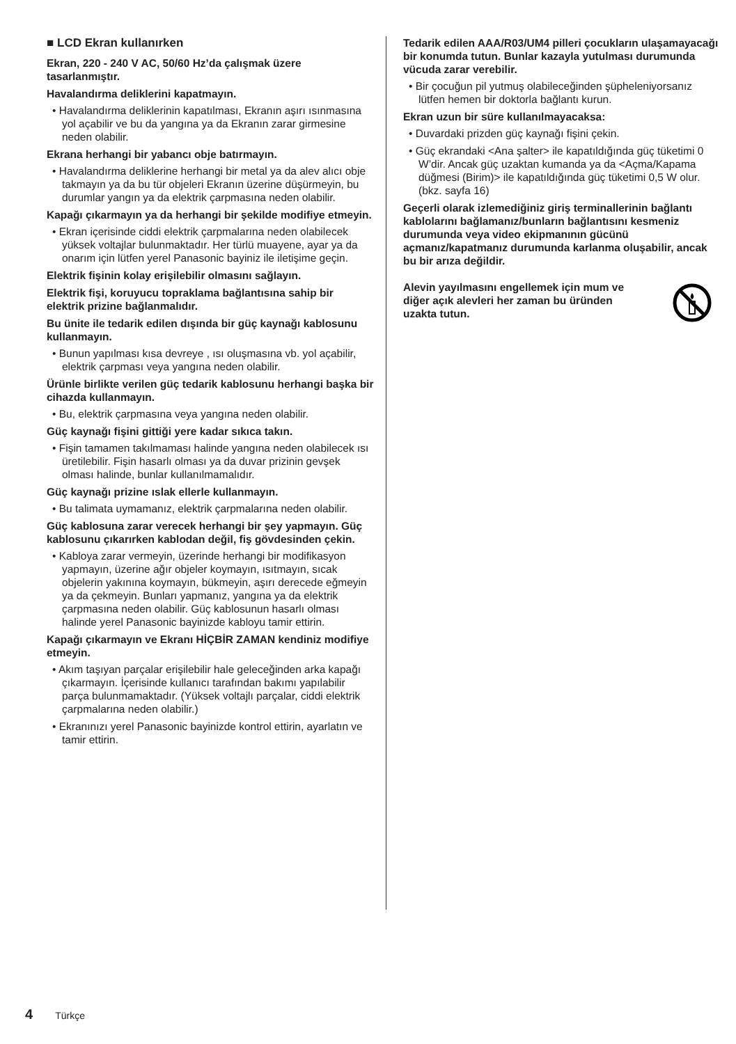■ LCD Ekran kullanırken
Ekran, 220 - 240 V AC, 50/60 Hz’da çalışmak üzere tasarlanmıştır.
Havalandırma deliklerini kapatmayın.
• Havalandırma deliklerinin kapatılması, Ekranın aşırı ısınmasına yol açabilir ve bu da yangına ya da Ekranın zarar girmesine neden olabilir.
Ekrana herhangi bir yabancı obje batırmayın.
• Havalandırma deliklerine herhangi bir metal ya da alev alıcı obje takmayın ya da bu tür objeleri Ekranın üzerine düşürmeyin, bu durumlar yangın ya da elektrik çarpmasına neden olabilir.
Kapağı çıkarmayın ya da herhangi bir şekilde modifiye etmeyin.
• Ekran içerisinde ciddi elektrik çarpmalarına neden olabilecek yüksek voltajlar bulunmaktadır. Her türlü muayene, ayar ya da onarım için lütfen yerel Panasonic bayiniz ile iletişime geçin.
Elektrik fişinin kolay erişilebilir olmasını sağlayın.
Elektrik fişi, koruyucu topraklama bağlantısına sahip bir elektrik prizine bağlanmalıdır.
Bu ünite ile tedarik edilen dışında bir güç kaynağı kablosunu kullanmayın.
• Bunun yapılması kısa devreye , ısı oluşmasına vb. yol açabilir, elektrik çarpması veya yangına neden olabilir.
Ürünle birlikte verilen güç tedarik kablosunu herhangi başka bir cihazda kullanmayın.
• Bu, elektrik çarpmasına veya yangına neden olabilir.
Güç kaynağı fişini gittiği yere kadar sıkıca takın.
• Fişin tamamen takılmaması halinde yangına neden olabilecek ısı üretilebilir. Fişin hasarlı olması ya da duvar prizinin gevşek olması halinde, bunlar kullanılmamalıdır.
Güç kaynağı prizine ıslak ellerle kullanmayın.
• Bu talimata uymamanız, elektrik çarpmalarına neden olabilir.
Güç kablosuna zarar verecek herhangi bir şey yapmayın. Güç kablosunu çıkarırken kablodan değil, fiş gövdesinden çekin.
• Kabloya zarar vermeyin, üzerinde herhangi bir modifikasyon yapmayın, üzerine ağır objeler koymayın, ısıtmayın, sıcak objelerin yakınına koymayın, bükmeyin, aşırı derecede eğmeyin ya da çekmeyin. Bunları yapmanız, yangına ya da elektrik çarpmasına neden olabilir. Güç kablosunun hasarlı olması halinde yerel Panasonic bayinizde kabloyu tamir ettirin.
Kapağı çıkarmayın ve Ekranı HİÇBİR ZAMAN kendiniz modifiye etmeyin.
• Akım taşıyan parçalar erişilebilir hale geleceğinden arka kapağı çıkarmayın. İçerisinde kullanıcı tarafından bakımı yapılabilir parça bulunmamaktadır. (Yüksek voltajlı parçalar, ciddi elektrik çarpmalarına neden olabilir.)
• Ekranınızı yerel Panasonic bayinizde kontrol ettirin, ayarlatın ve tamir ettirin.
Tedarik edilen AAA/R03/UM4 pilleri çocukların ulaşamayacağı bir konumda tutun. Bunlar kazayla yutulması durumunda vücuda zarar verebilir.
• Bir çocuğun pil yutmuş olabileceğinden şüpheleniyorsanız lütfen hemen bir doktorla bağlantı kurun.
Ekran uzun bir süre kullanılmayacaksa:
• Duvardaki prizden güç kaynağı fişini çekin.
• Güç ekrandaki <Ana şalter> ile kapatıldığında güç tüketimi 0 W’dir. Ancak güç uzaktan kumanda ya da <Açma/Kapama düğmesi (Birim)> ile kapatıldığında güç tüketimi 0,5 W olur. (bkz. sayfa 16)
Geçerli olarak izlemediğiniz giriş terminallerinin bağlantı kablolarını bağlamanız/bunların bağlantısını kesmeniz durumunda veya video ekipmanının gücünü açmanız/kapatmanız durumunda karlanma oluşabilir, ancak bu bir arıza değildir.
Alevin yayılmasını engellemek için mum ve diğer açık alevleri her zaman bu üründen uzakta tutun.
4 Türkçe